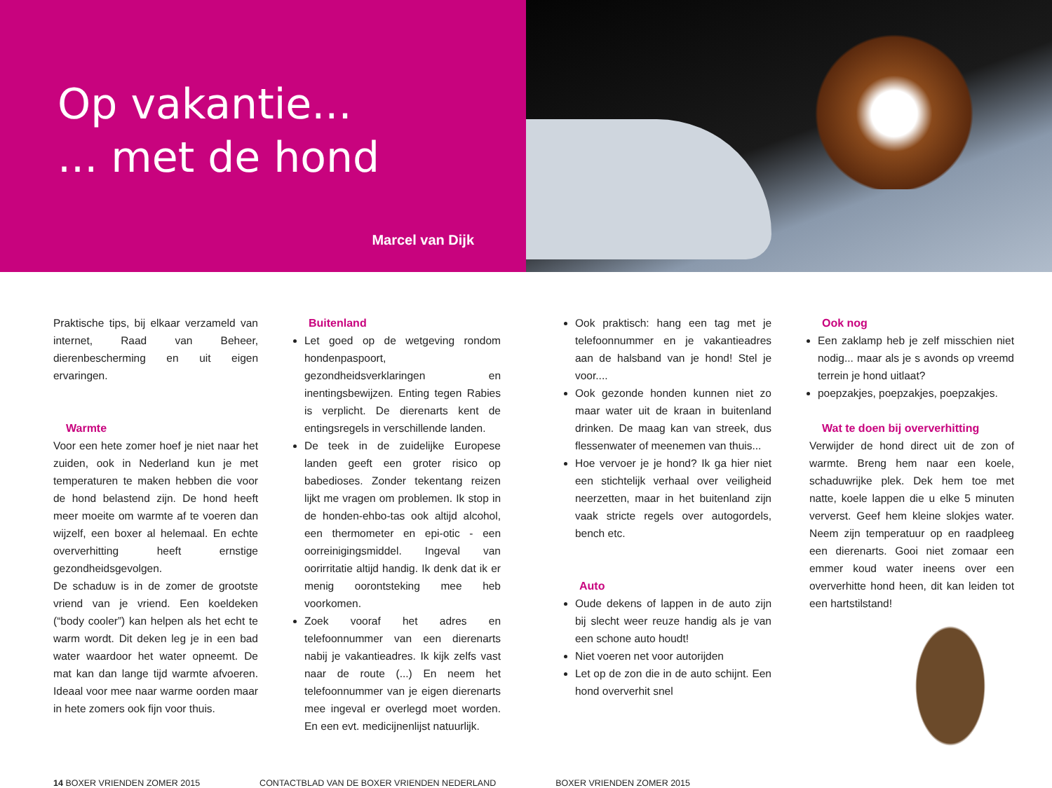Op vakantie...
... met de hond
Marcel van Dijk
Praktische tips, bij elkaar verzameld van internet, Raad van Beheer, dierenbescherming en uit eigen ervaringen.
Warmte
Voor een hete zomer hoef je niet naar het zuiden, ook in Nederland kun je met temperaturen te maken hebben die voor de hond belastend zijn. De hond heeft meer moeite om warmte af te voeren dan wijzelf, een boxer al helemaal. En echte oververhitting heeft ernstige gezondheidsgevolgen.
De schaduw is in de zomer de grootste vriend van je vriend. Een koeldeken (“body cooler”) kan helpen als het echt te warm wordt. Dit deken leg je in een bad water waardoor het water opneemt. De mat kan dan lange tijd warmte afvoeren. Ideaal voor mee naar warme oorden maar in hete zomers ook fijn voor thuis.
Buitenland
Let goed op de wetgeving rondom hondenpaspoort, gezondheidsverklaringen en inentingsbewijzen. Enting tegen Rabies is verplicht. De dierenarts kent de entingsregels in verschillende landen.
De teek in de zuidelijke Europese landen geeft een groter risico op babedioses. Zonder tekentang reizen lijkt me vragen om problemen. Ik stop in de honden-ehbo-tas ook altijd alcohol, een thermometer en epi-otic - een oorreinigingsmiddel. Ingeval van oorirritatie altijd handig. Ik denk dat ik er menig oorontsteking mee heb voorkomen.
Zoek vooraf het adres en telefoonnummer van een dierenarts nabij je vakantieadres. Ik kijk zelfs vast naar de route (...) En neem het telefoonnummer van je eigen dierenarts mee ingeval er overlegd moet worden. En een evt. medicijnenlijst natuurlijk.
Ook praktisch: hang een tag met je telefoonnummer en je vakantieadres aan de halsband van je hond! Stel je voor....
Ook gezonde honden kunnen niet zo maar water uit de kraan in buitenland drinken. De maag kan van streek, dus flessenwater of meenemen van thuis...
Hoe vervoer je je hond? Ik ga hier niet een stichtelijk verhaal over veiligheid neerzetten, maar in het buitenland zijn vaak stricte regels over autogordels, bench etc.
Auto
Oude dekens of lappen in de auto zijn bij slecht weer reuze handig als je van een schone auto houdt!
Niet voeren net voor autorijden
Let op de zon die in de auto schijnt. Een hond oververhit snel
Ook nog
Een zaklamp heb je zelf misschien niet nodig... maar als je s avonds op vreemd terrein je hond uitlaat?
poepzakjes, poepzakjes, poepzakjes.
Wat te doen bij oververhitting
Verwijder de hond direct uit de zon of warmte. Breng hem naar een koele, schaduwrijke plek. Dek hem toe met natte, koele lappen die u elke 5 minuten ververst. Geef hem kleine slokjes water. Neem zijn temperatuur op en raadpleeg een dierenarts. Gooi niet zomaar een emmer koud water ineens over een oververhitte hond heen, dit kan leiden tot een hartstilstand!
14 BOXER VRIENDEN ZOMER 2015 CONTACTBLAD VAN DE BOXER VRIENDEN NEDERLAND BOXER VRIENDEN ZOMER 2015